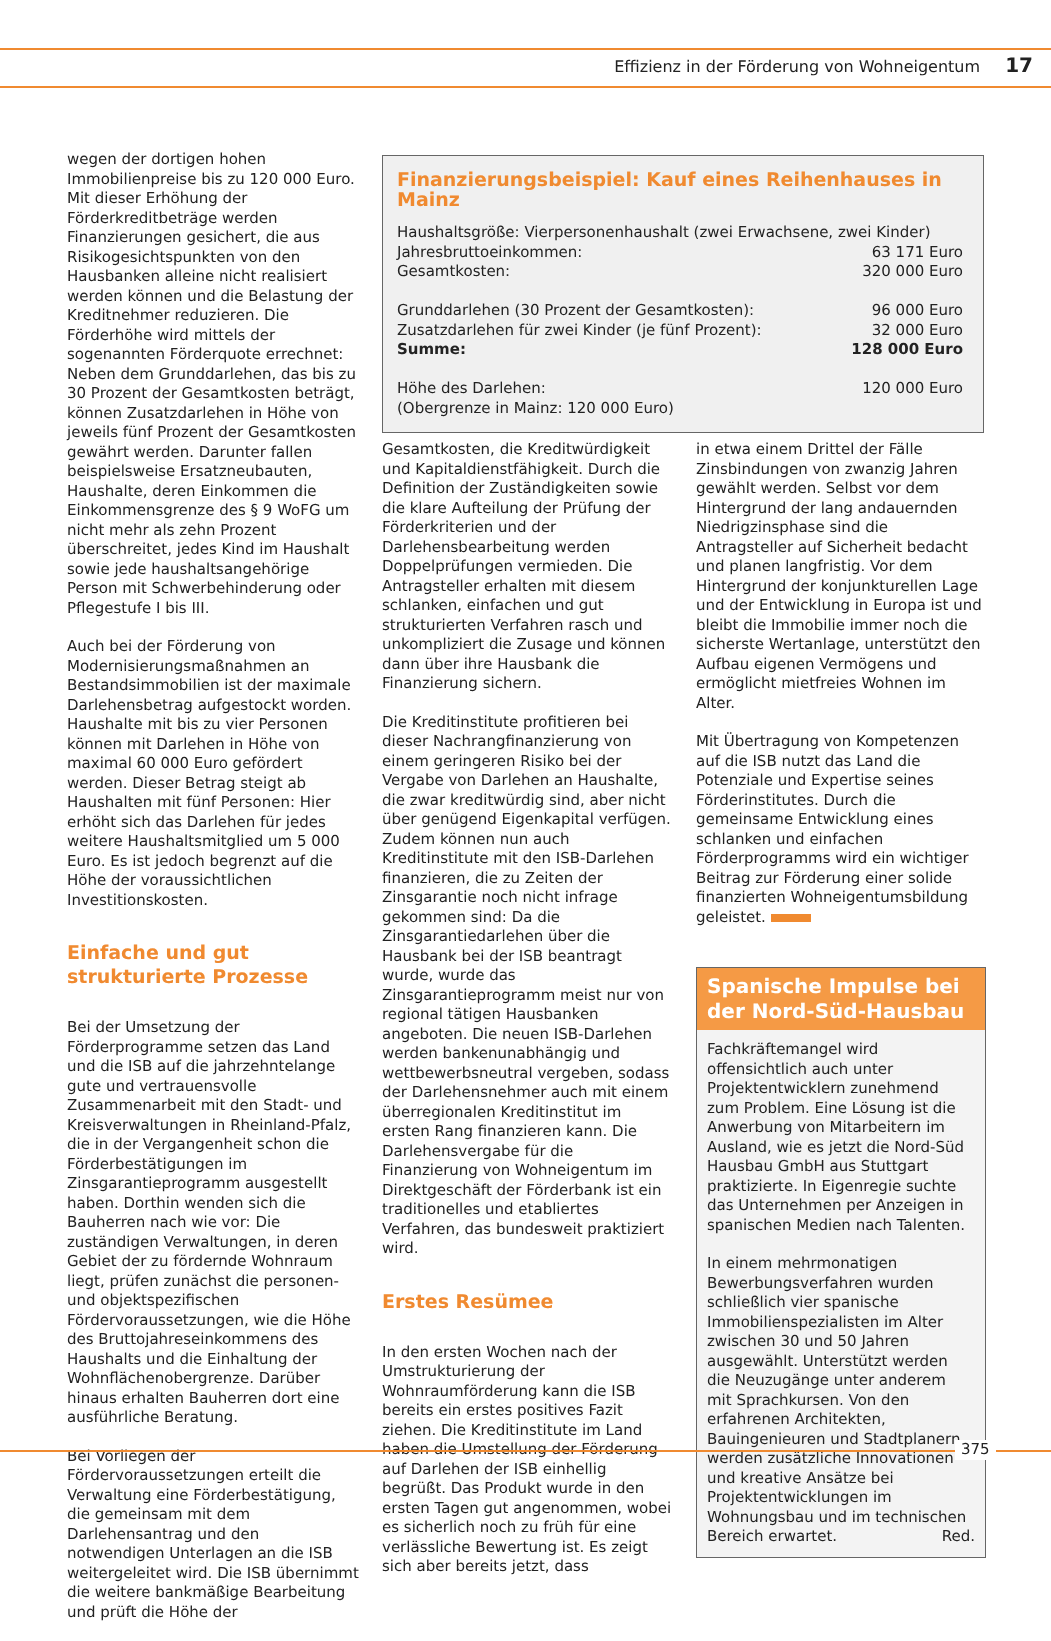Effizienz in der Förderung von Wohneigentum 17
wegen der dortigen hohen Immobilienpreise bis zu 120 000 Euro. Mit dieser Erhöhung der Förderkreditbeträge werden Finanzierungen gesichert, die aus Risikogesichtspunkten von den Hausbanken alleine nicht realisiert werden können und die Belastung der Kreditnehmer reduzieren. Die Förderhöhe wird mittels der sogenannten Förderquote errechnet: Neben dem Grunddarlehen, das bis zu 30 Prozent der Gesamtkosten beträgt, können Zusatzdarlehen in Höhe von jeweils fünf Prozent der Gesamtkosten gewährt werden. Darunter fallen beispielsweise Ersatzneubauten, Haushalte, deren Einkommen die Einkommensgrenze des § 9 WoFG um nicht mehr als zehn Prozent überschreitet, jedes Kind im Haushalt sowie jede haushaltsangehörige Person mit Schwerbehinderung oder Pflegestufe I bis III.
Auch bei der Förderung von Modernisierungsmaßnahmen an Bestandsimmobilien ist der maximale Darlehensbetrag aufgestockt worden. Haushalte mit bis zu vier Personen können mit Darlehen in Höhe von maximal 60 000 Euro gefördert werden. Dieser Betrag steigt ab Haushalten mit fünf Personen: Hier erhöht sich das Darlehen für jedes weitere Haushaltsmitglied um 5 000 Euro. Es ist jedoch begrenzt auf die Höhe der voraussichtlichen Investitionskosten.
Einfache und gut strukturierte Prozesse
Bei der Umsetzung der Förderprogramme setzen das Land und die ISB auf die jahrzehntelange gute und vertrauensvolle Zusammenarbeit mit den Stadt- und Kreisverwaltungen in Rheinland-Pfalz, die in der Vergangenheit schon die Förderbestätigungen im Zinsgarantieprogramm ausgestellt haben. Dorthin wenden sich die Bauherren nach wie vor: Die zuständigen Verwaltungen, in deren Gebiet der zu fördernde Wohnraum liegt, prüfen zunächst die personen- und objektspezifischen Fördervoraussetzungen, wie die Höhe des Bruttojahreseinkommens des Haushalts und die Einhaltung der Wohnflächenobergrenze. Darüber hinaus erhalten Bauherren dort eine ausführliche Beratung.
Bei Vorliegen der Fördervoraussetzungen erteilt die Verwaltung eine Förderbestätigung, die gemeinsam mit dem Darlehensantrag und den notwendigen Unterlagen an die ISB weitergeleitet wird. Die ISB übernimmt die weitere bankmäßige Bearbeitung und prüft die Höhe der
Finanzierungsbeispiel: Kauf eines Reihenhauses in Mainz
| Haushaltsgröße: Vierpersonenhaushalt (zwei Erwachsene, zwei Kinder) | |
| Jahresbruttoeinkommen: | 63 171 Euro |
| Gesamtkosten: | 320 000 Euro |
| Grunddarlehen (30 Prozent der Gesamtkosten): | 96 000 Euro |
| Zusatzdarlehen für zwei Kinder (je fünf Prozent): | 32 000 Euro |
| Summe: | 128 000 Euro |
| Höhe des Darlehen: | 120 000 Euro |
| (Obergrenze in Mainz: 120 000 Euro) | |
Gesamtkosten, die Kreditwürdigkeit und Kapitaldienstfähigkeit. Durch die Definition der Zuständigkeiten sowie die klare Aufteilung der Prüfung der Förderkriterien und der Darlehensbearbeitung werden Doppelprüfungen vermieden. Die Antragsteller erhalten mit diesem schlanken, einfachen und gut strukturierten Verfahren rasch und unkompliziert die Zusage und können dann über ihre Hausbank die Finanzierung sichern.
Die Kreditinstitute profitieren bei dieser Nachrangfinanzierung von einem geringeren Risiko bei der Vergabe von Darlehen an Haushalte, die zwar kreditwürdig sind, aber nicht über genügend Eigenkapital verfügen. Zudem können nun auch Kreditinstitute mit den ISB-Darlehen finanzieren, die zu Zeiten der Zinsgarantie noch nicht infrage gekommen sind: Da die Zinsgarantiedarlehen über die Hausbank bei der ISB beantragt wurde, wurde das Zinsgarantieprogramm meist nur von regional tätigen Hausbanken angeboten. Die neuen ISB-Darlehen werden bankenunabhängig und wettbewerbsneutral vergeben, sodass der Darlehensnehmer auch mit einem überregionalen Kreditinstitut im ersten Rang finanzieren kann. Die Darlehensvergabe für die Finanzierung von Wohneigentum im Direktgeschäft der Förderbank ist ein traditionelles und etabliertes Verfahren, das bundesweit praktiziert wird.
Erstes Resümee
In den ersten Wochen nach der Umstrukturierung der Wohnraumförderung kann die ISB bereits ein erstes positives Fazit ziehen. Die Kreditinstitute im Land haben die Umstellung der Förderung auf Darlehen der ISB einhellig begrüßt. Das Produkt wurde in den ersten Tagen gut angenommen, wobei es sicherlich noch zu früh für eine verlässliche Bewertung ist. Es zeigt sich aber bereits jetzt, dass
in etwa einem Drittel der Fälle Zinsbindungen von zwanzig Jahren gewählt werden. Selbst vor dem Hintergrund der lang andauernden Niedrigzinsphase sind die Antragsteller auf Sicherheit bedacht und planen langfristig. Vor dem Hintergrund der konjunkturellen Lage und der Entwicklung in Europa ist und bleibt die Immobilie immer noch die sicherste Wertanlage, unterstützt den Aufbau eigenen Vermögens und ermöglicht mietfreies Wohnen im Alter.
Mit Übertragung von Kompetenzen auf die ISB nutzt das Land die Potenziale und Expertise seines Förderinstitutes. Durch die gemeinsame Entwicklung eines schlanken und einfachen Förderprogramms wird ein wichtiger Beitrag zur Förderung einer solide finanzierten Wohneigentumsbildung geleistet.
Spanische Impulse bei der Nord-Süd-Hausbau
Fachkräftemangel wird offensichtlich auch unter Projektentwicklern zunehmend zum Problem. Eine Lösung ist die Anwerbung von Mitarbeitern im Ausland, wie es jetzt die Nord-Süd Hausbau GmbH aus Stuttgart praktizierte. In Eigenregie suchte das Unternehmen per Anzeigen in spanischen Medien nach Talenten.
In einem mehrmonatigen Bewerbungsverfahren wurden schließlich vier spanische Immobilienspezialisten im Alter zwischen 30 und 50 Jahren ausgewählt. Unterstützt werden die Neuzugänge unter anderem mit Sprachkursen. Von den erfahrenen Architekten, Bauingenieuren und Stadtplanern werden zusätzliche Innovationen und kreative Ansätze bei Projektentwicklungen im Wohnungsbau und im technischen Bereich erwartet. Red.
375